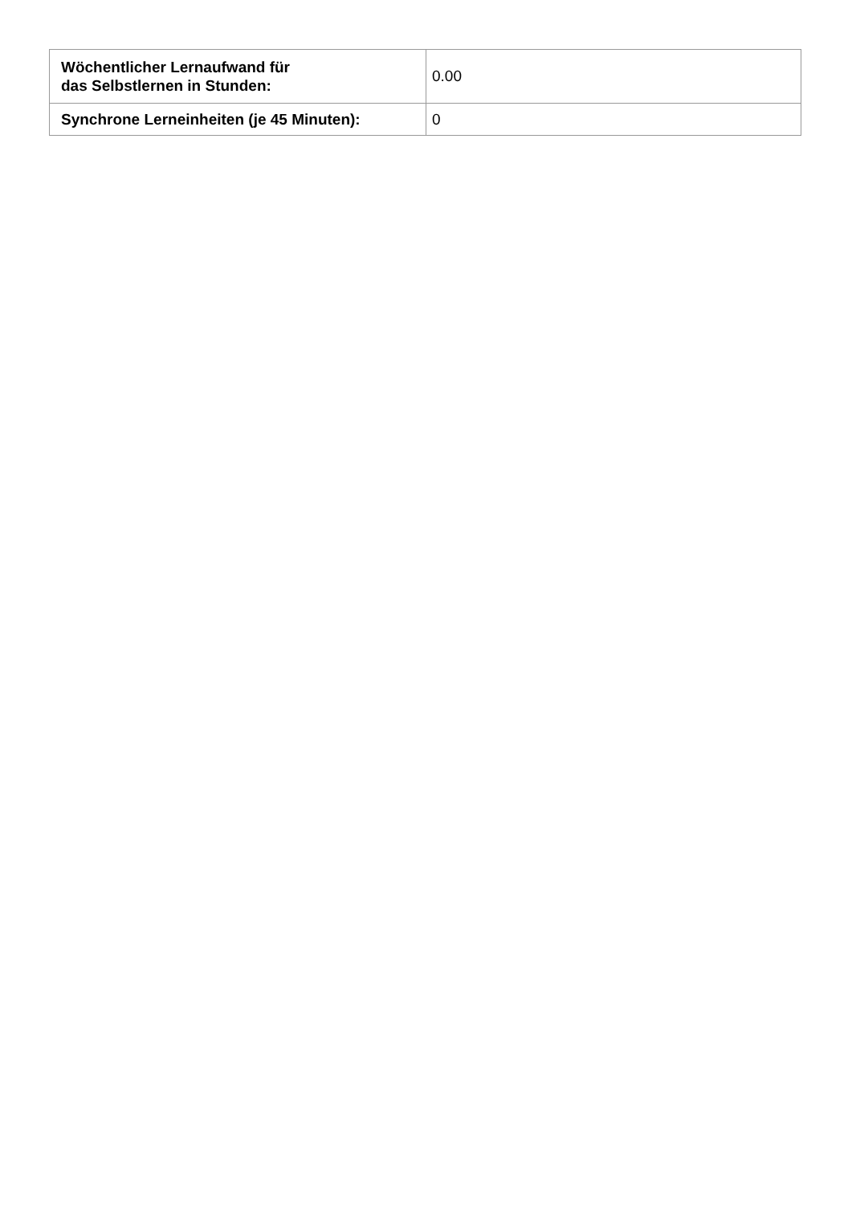| Wöchentlicher Lernaufwand für das Selbstlernen in Stunden: | 0.00 |
| Synchrone Lerneinheiten (je 45 Minuten): | 0 |